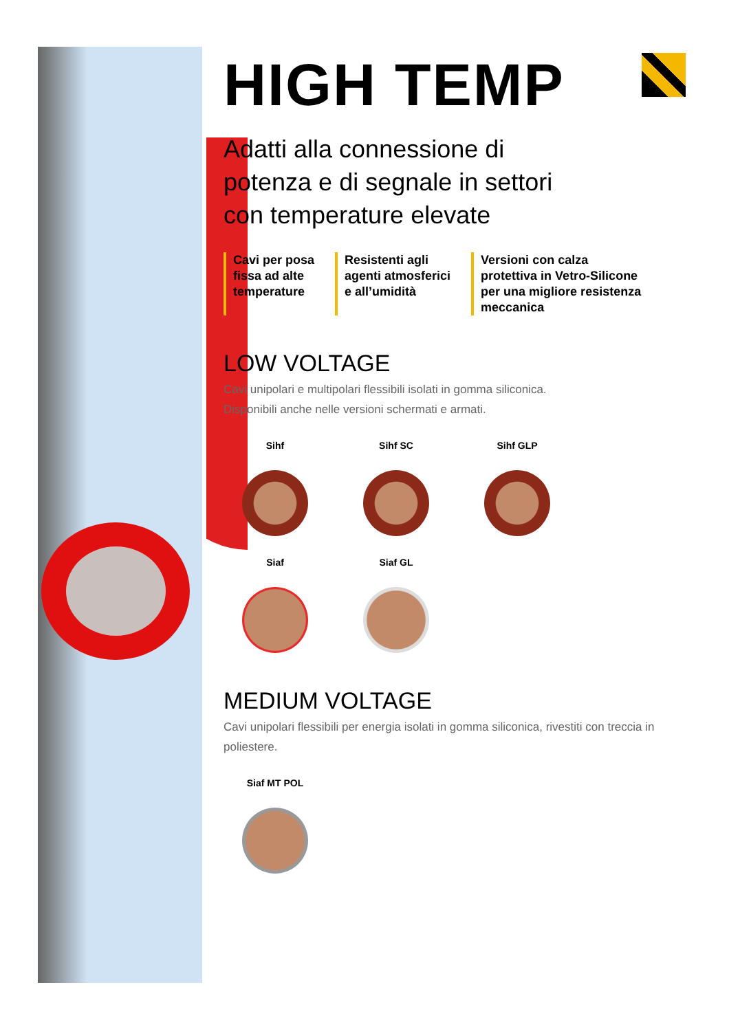HIGH TEMP
Adatti alla connessione di
potenza e di segnale in settori
con temperature elevate
Cavi per posa
fissa ad alte
temperature
Resistenti agli
agenti atmosferici
e all’umidità
Versioni con calza
protettiva in Vetro-Silicone
per una migliore resistenza
meccanica
LOW VOLTAGE
Cavi unipolari e multipolari flessibili isolati in gomma siliconica.
Disponibili anche nelle versioni schermati e armati.
Sihf
Sihf SC
Sihf GLP
Siaf
Siaf GL
MEDIUM VOLTAGE
Cavi unipolari flessibili per energia isolati in gomma siliconica, rivestiti con treccia in poliestere.
Siaf MT POL